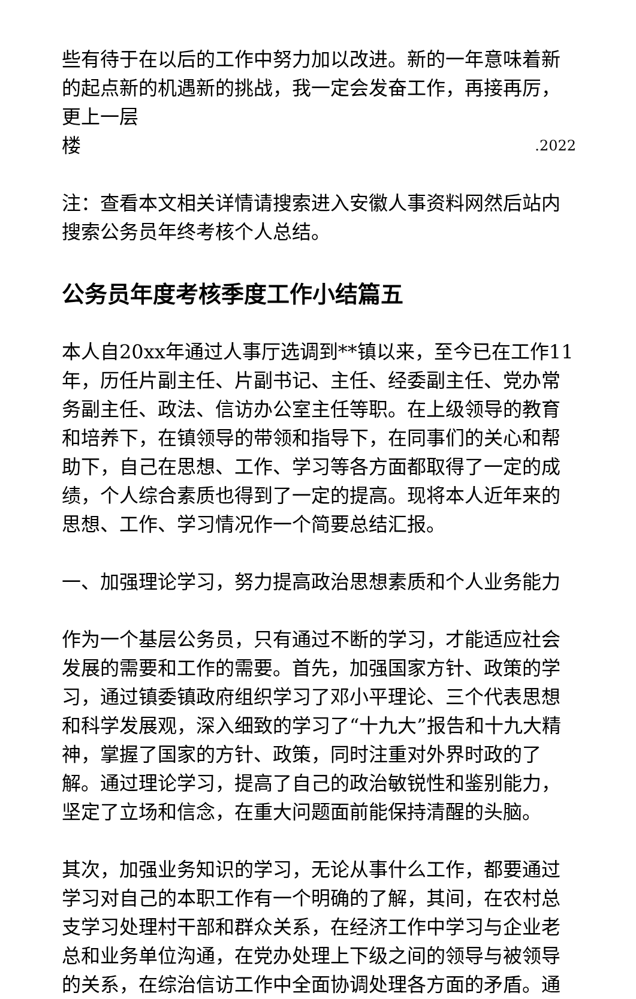些有待于在以后的工作中努力加以改进。新的一年意味着新的起点新的机遇新的挑战，我一定会发奋工作，再接再厉，更上一层
楼.2022
注：查看本文相关详情请搜索进入安徽人事资料网然后站内搜索公务员年终考核个人总结。
公务员年度考核季度工作小结篇五
本人自20xx年通过人事厅选调到**镇以来，至今已在工作11年，历任片副主任、片副书记、主任、经委副主任、党办常务副主任、政法、信访办公室主任等职。在上级领导的教育和培养下，在镇领导的带领和指导下，在同事们的关心和帮助下，自己在思想、工作、学习等各方面都取得了一定的成绩，个人综合素质也得到了一定的提高。现将本人近年来的思想、工作、学习情况作一个简要总结汇报。
一、加强理论学习，努力提高政治思想素质和个人业务能力
作为一个基层公务员，只有通过不断的学习，才能适应社会发展的需要和工作的需要。首先，加强国家方针、政策的学习，通过镇委镇政府组织学习了邓小平理论、三个代表思想和科学发展观，深入细致的学习了“十九大”报告和十九大精神，掌握了国家的方针、政策，同时注重对外界时政的了解。通过理论学习，提高了自己的政治敏锐性和鉴别能力，坚定了立场和信念，在重大问题面前能保持清醒的头脑。
其次，加强业务知识的学习，无论从事什么工作，都要通过学习对自己的本职工作有一个明确的了解，其间，在农村总支学习处理村干部和群众关系，在经济工作中学习与企业老总和业务单位沟通，在党办处理上下级之间的领导与被领导的关系，在综治信访工作中全面协调处理各方面的矛盾。通